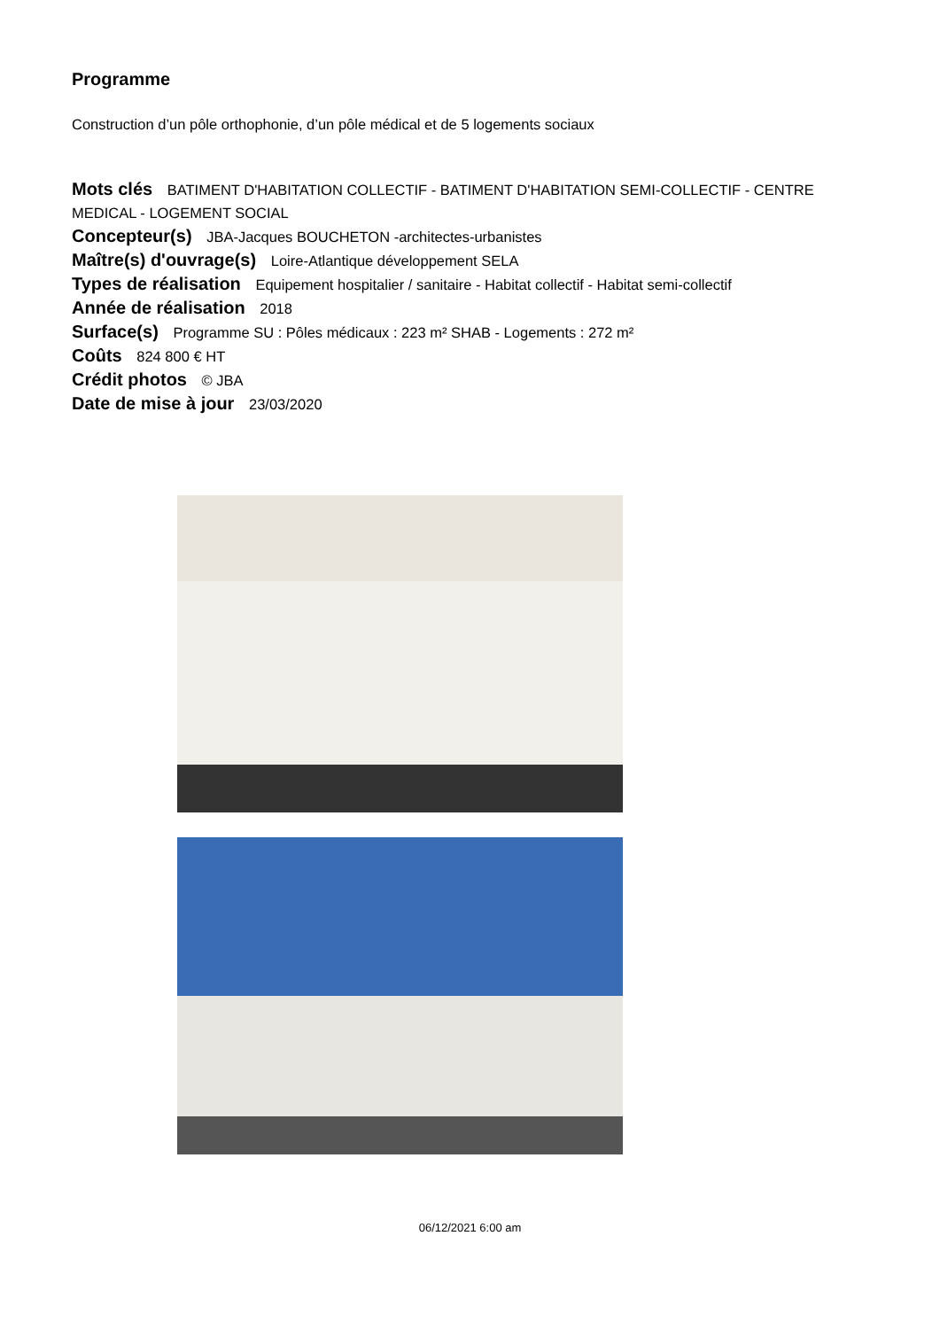Programme
Construction d’un pôle orthophonie, d’un pôle médical et de 5 logements sociaux
Mots clés BATIMENT D'HABITATION COLLECTIF - BATIMENT D'HABITATION SEMI-COLLECTIF - CENTRE MEDICAL - LOGEMENT SOCIAL
Concepteur(s) JBA-Jacques BOUCHETON -architectes-urbanistes
Maître(s) d'ouvrage(s) Loire-Atlantique développement SELA
Types de réalisation Equipement hospitalier / sanitaire - Habitat collectif - Habitat semi-collectif
Année de réalisation 2018
Surface(s) Programme SU : Pôles médicaux : 223 m² SHAB - Logements : 272 m²
Coûts 824 800 € HT
Crédit photos © JBA
Date de mise à jour 23/03/2020
06/12/2021 6:00 am